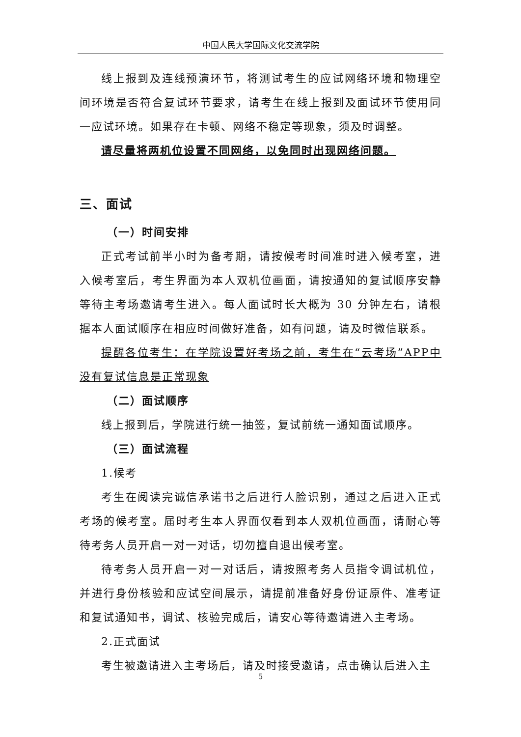中国人民大学国际文化交流学院
线上报到及连线预演环节，将测试考生的应试网络环境和物理空间环境是否符合复试环节要求，请考生在线上报到及面试环节使用同一应试环境。如果存在卡顿、网络不稳定等现象，须及时调整。
请尽量将两机位设置不同网络，以免同时出现网络问题。
三、面试
（一）时间安排
正式考试前半小时为备考期，请按候考时间准时进入候考室，进入候考室后，考生界面为本人双机位画面，请按通知的复试顺序安静等待主考场邀请考生进入。每人面试时长大概为 30 分钟左右，请根据本人面试顺序在相应时间做好准备，如有问题，请及时微信联系。
提醒各位考生：在学院设置好考场之前，考生在“云考场”APP中没有复试信息是正常现象
（二）面试顺序
线上报到后，学院进行统一抽签，复试前统一通知面试顺序。
（三）面试流程
1.候考
考生在阅读完诚信承诺书之后进行人脸识别，通过之后进入正式考场的候考室。届时考生本人界面仅看到本人双机位画面，请耐心等待考务人员开启一对一对话，切勿擅自退出候考室。
待考务人员开启一对一对话后，请按照考务人员指令调试机位，并进行身份核验和应试空间展示，请提前准备好身份证原件、准考证和复试通知书，调试、核验完成后，请安心等待邀请进入主考场。
2.正式面试
考生被邀请进入主考场后，请及时接受邀请，点击确认后进入主
5